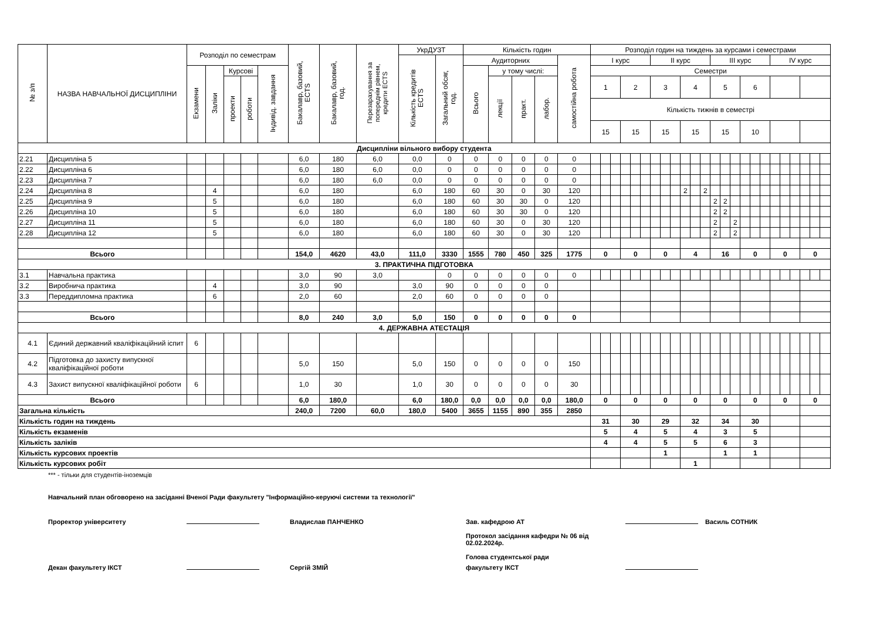| № з/п | НАЗВА НАВЧАЛЬНОЇ ДИСЦИПЛІНИ | Розподіл по семестрам | | | | | Бакалавр, базовий, ECTS | Бакалавр, базовий, год. | Перезарахування за попереднім рівнем, кредити ECTS | УкрДУЗТ | | Кількість годин | | | | | Розподіл годин на тиждень за курсами і семестрами | | | | | | | | | | | | | | | | | | | | | | | |
| --- | --- | --- | --- | --- | --- | --- | --- | --- | --- | --- | --- | --- | --- | --- | --- | --- | --- | --- | --- | --- | --- | --- | --- | --- | --- | --- | --- | --- | --- | --- | --- | --- | --- | --- | --- | --- | --- | --- | --- | --- |
| | | | | | | | | | | Кількість кредитів ECTS | Загальний обсяг, год. | Аудиторних | | | | самостійна робота | I курс | | | | | | II курс | | | | | | III курс | | | | | | IV курс | | | | | |
| | | Екзамени | Заліки | Курсові | | Індивід. завдання | | | | | | Всього | у тому числі: | | | | Семестри | | | | | | | | | | | | | | | | | | | | | | | |
| | | | | проекти | роботи | | | | | | | | лекції | практ. | лабор. | | 1 | | | 2 | | | 3 | | | 4 | | | 5 | | | 6 | | | | | | | | |
| | | | | | | | | | | | | | | | | | Кількість тижнів в семестрі | | | | | | | | | | | | | | | | | | | | | | | |
| | | | | | | | | | | | | | | | | | 15 | | | 15 | | | 15 | | | 15 | | | 15 | | | 10 | | | | | | | | |
| Дисципліни вільного вибору студента | | | | | | | | | | | | | | | | | | | | | | | | | | | | | | | | | | | | | | | | |
| 2.21 | Дисципліна 5 | | | | | | 6,0 | 180 | 6,0 | 0,0 | 0 | 0 | 0 | 0 | 0 | 0 | | | | | | | | | | | | | | | | | | | | | | | | |
| 2.22 | Дисципліна 6 | | | | | | 6,0 | 180 | 6,0 | 0,0 | 0 | 0 | 0 | 0 | 0 | 0 | | | | | | | | | | | | | | | | | | | | | | | | |
| 2.23 | Дисципліна 7 | | | | | | 6,0 | 180 | 6,0 | 0,0 | 0 | 0 | 0 | 0 | 0 | 0 | | | | | | | | | | | | | | | | | | | | | | | | |
| 2.24 | Дисципліна 8 | | 4 | | | | 6,0 | 180 | | 6,0 | 180 | 60 | 30 | 0 | 30 | 120 | | | | | | | | | | 2 | | 2 | | | | | | | | | | | | |
| 2.25 | Дисципліна 9 | | 5 | | | | 6,0 | 180 | | 6,0 | 180 | 60 | 30 | 30 | 0 | 120 | | | | | | | | | | | | | 2 | 2 | | | | | | | | | | |
| 2.26 | Дисципліна 10 | | 5 | | | | 6,0 | 180 | | 6,0 | 180 | 60 | 30 | 30 | 0 | 120 | | | | | | | | | | | | | 2 | 2 | | | | | | | | | | |
| 2.27 | Дисципліна 11 | | 5 | | | | 6,0 | 180 | | 6,0 | 180 | 60 | 30 | 0 | 30 | 120 | | | | | | | | | | | | | 2 | | 2 | | | | | | | | | |
| 2.28 | Дисципліна 12 | | 5 | | | | 6,0 | 180 | | 6,0 | 180 | 60 | 30 | 0 | 30 | 120 | | | | | | | | | | | | | 2 | | 2 | | | | | | | | | |
| Всього | | | | | | | 154,0 | 4620 | 43,0 | 111,0 | 3330 | 1555 | 780 | 450 | 325 | 1775 | 0 | | | 0 | | | 0 | | | 4 | | | 16 | | | 0 | | | 0 | | | 0 | | |
| 3. ПРАКТИЧНА ПІДГОТОВКА | | | | | | | | | | | | | | | | | | | | | | | | | | | | | | | | | | | | | | | | |
| 3.1 | Навчальна практика | | | | | | 3,0 | 90 | 3,0 | | 0 | 0 | 0 | 0 | 0 | 0 | | | | | | | | | | | | | | | | | | | | | | | | |
| 3.2 | Виробнича практика | | 4 | | | | 3,0 | 90 | | 3,0 | 90 | 0 | 0 | 0 | 0 | | | | | | | | | | | | | | | | | | | | | | | | | |
| 3.3 | Переддипломна практика | | 6 | | | | 2,0 | 60 | | 2,0 | 60 | 0 | 0 | 0 | 0 | | | | | | | | | | | | | | | | | | | | | | | | | |
| Всього | | | | | | | 8,0 | 240 | 3,0 | 5,0 | 150 | 0 | 0 | 0 | 0 | 0 | | | | | | | | | | | | | | | | | | | | | | | | |
| 4. ДЕРЖАВНА АТЕСТАЦІЯ | | | | | | | | | | | | | | | | | | | | | | | | | | | | | | | | | | | | | | | | |
| 4.1 | Єдиний державний кваліфікаційний іспит | 6 | | | | | | | | | | | | | | | | | | | | | | | | | | | | | | | | | | | | | | |
| 4.2 | Підготовка до захисту випускної кваліфікаційної роботи | | | | | | 5,0 | 150 | | 5,0 | 150 | 0 | 0 | 0 | 0 | 150 | | | | | | | | | | | | | | | | | | | | | | | | |
| 4.3 | Захист випускної кваліфікаційної роботи | 6 | | | | | 1,0 | 30 | | 1,0 | 30 | 0 | 0 | 0 | 0 | 30 | | | | | | | | | | | | | | | | | | | | | | | | |
| Всього | | | | | | | 6,0 | 180,0 | | 6,0 | 180,0 | 0,0 | 0,0 | 0,0 | 0,0 | 180,0 | 0 | | | 0 | | | 0 | | | 0 | | | 0 | | | 0 | | | 0 | | | 0 | | |
| Загальна кількість | | | | | | | 240,0 | 7200 | 60,0 | 180,0 | 5400 | 3655 | 1155 | 890 | 355 | 2850 | | | | | | | | | | | | | | | | | | | | | | | | |
| Кількість годин на тиждень | | | | | | | | | | | | | | | | | 31 | | | 30 | | | 29 | | | 32 | | | 34 | | | 30 | | | | | | | | |
| Кількість екзаменів | | | | | | | | | | | | | | | | | 5 | | | 4 | | | 5 | | | 4 | | | 3 | | | 5 | | | | | | | | |
| Кількість заліків | | | | | | | | | | | | | | | | | 4 | | | 4 | | | 5 | | | 5 | | | 6 | | | 3 | | | | | | | | |
| Кількість курсових проектів | | | | | | | | | | | | | | | | | | | | | | | 1 | | | | | | 1 | | | 1 | | | | | | | | |
| Кількість курсових робіт | | | | | | | | | | | | | | | | | | | | | | | | | | 1 | | | | | | | | | | | | | | |
*** - тільки для студентів-іноземців
Навчальний план обговорено на засіданні Вченої Ради факультету "Інформаційно-керуючі системи та технології"
Проректор університету Владислав ПАНЧЕНКО Зав. кафедрою АТ
Протокол засідання кафедри № 06 від 02.02.2024р.
Голова студентської ради
Василь СОТНИК
Декан факультету ІКСТ Сергій ЗМІЙ факультету ІКСТ